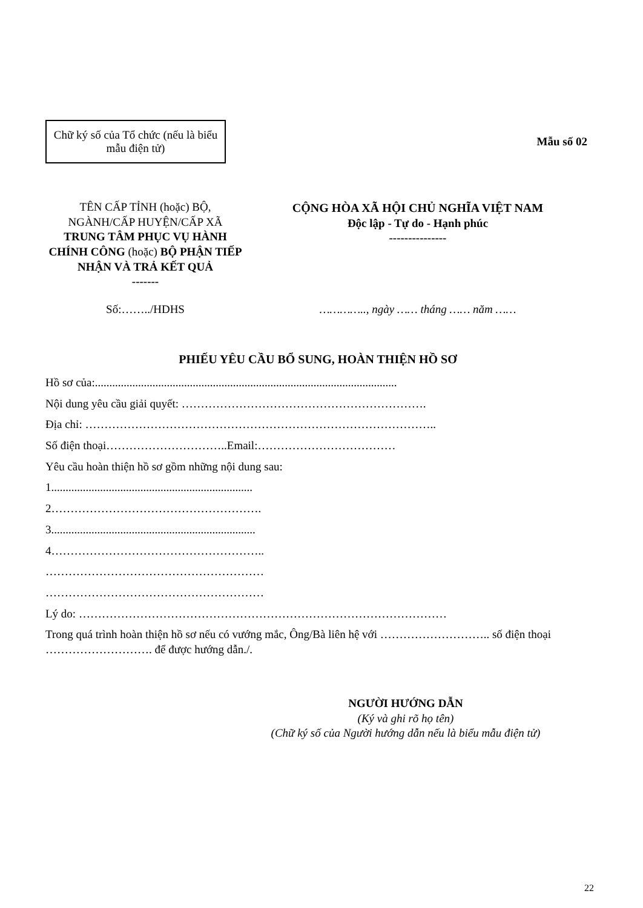Chữ ký số của Tổ chức (nếu là biểu mẫu điện tử)
Mẫu số 02
TÊN CẤP TỈNH (hoặc) BỘ, NGÀNH/CẤP HUYỆN/CẤP XÃ
TRUNG TÂM PHỤC VỤ HÀNH CHÍNH CÔNG (hoặc) BỘ PHẬN TIẾP NHẬN VÀ TRẢ KẾT QUẢ
-------
CỘNG HÒA XÃ HỘI CHỦ NGHĨA VIỆT NAM
Độc lập - Tự do - Hạnh phúc
---------------
Số:……../HDHS ………….., ngày …… tháng …… năm ……
PHIẾU YÊU CẦU BỔ SUNG, HOÀN THIỆN HỒ SƠ
Hồ sơ của:.........................................................................................................
Nội dung yêu cầu giải quyết: ……………………………………………………….
Địa chỉ: ………………………………………………………………………………..
Số điện thoại…………………………..Email:………………………………
Yêu cầu hoàn thiện hồ sơ gồm những nội dung sau:
1......................................................................
2……………………………………………….
3.......................................................................
4………………………………………………..
…………………………………………………
…………………………………………………
Lý do: ……………………………………………………………………………………
Trong quá trình hoàn thiện hồ sơ nếu có vướng mắc, Ông/Bà liên hệ với ……………………….. số điện thoại ………………………. để được hướng dẫn./.
NGƯỜI HƯỚNG DẪN
(Ký và ghi rõ họ tên)
(Chữ ký số của Người hướng dẫn nếu là biểu mẫu điện tử)
22